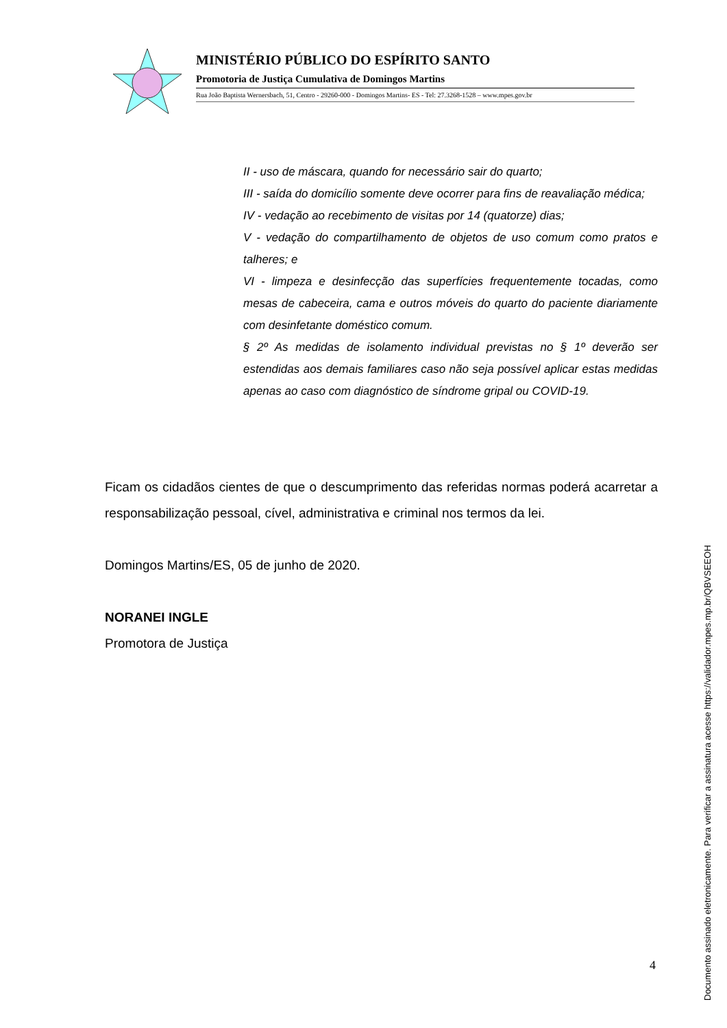MINISTÉRIO PÚBLICO DO ESPÍRITO SANTO
Promotoria de Justiça Cumulativa de Domingos Martins
Rua João Baptista Wernersbach, 51, Centro - 29260-000 - Domingos Martins- ES - Tel: 27.3268-1528 – www.mpes.gov.br
II - uso de máscara, quando for necessário sair do quarto;
III - saída do domicílio somente deve ocorrer para fins de reavaliação médica;
IV - vedação ao recebimento de visitas por 14 (quatorze) dias;
V - vedação do compartilhamento de objetos de uso comum como pratos e talheres; e
VI - limpeza e desinfecção das superfícies frequentemente tocadas, como mesas de cabeceira, cama e outros móveis do quarto do paciente diariamente com desinfetante doméstico comum.
§ 2º As medidas de isolamento individual previstas no § 1º deverão ser estendidas aos demais familiares caso não seja possível aplicar estas medidas apenas ao caso com diagnóstico de síndrome gripal ou COVID-19.
Ficam os cidadãos cientes de que o descumprimento das referidas normas poderá acarretar a responsabilização pessoal, cível, administrativa e criminal nos termos da lei.
Domingos Martins/ES, 05 de junho de 2020.
NORANEI INGLE
Promotora de Justiça
4
Documento assinado eletronicamente. Para verificar a assinatura acesse https://validador.mpes.mp.br/QBVSEEOH